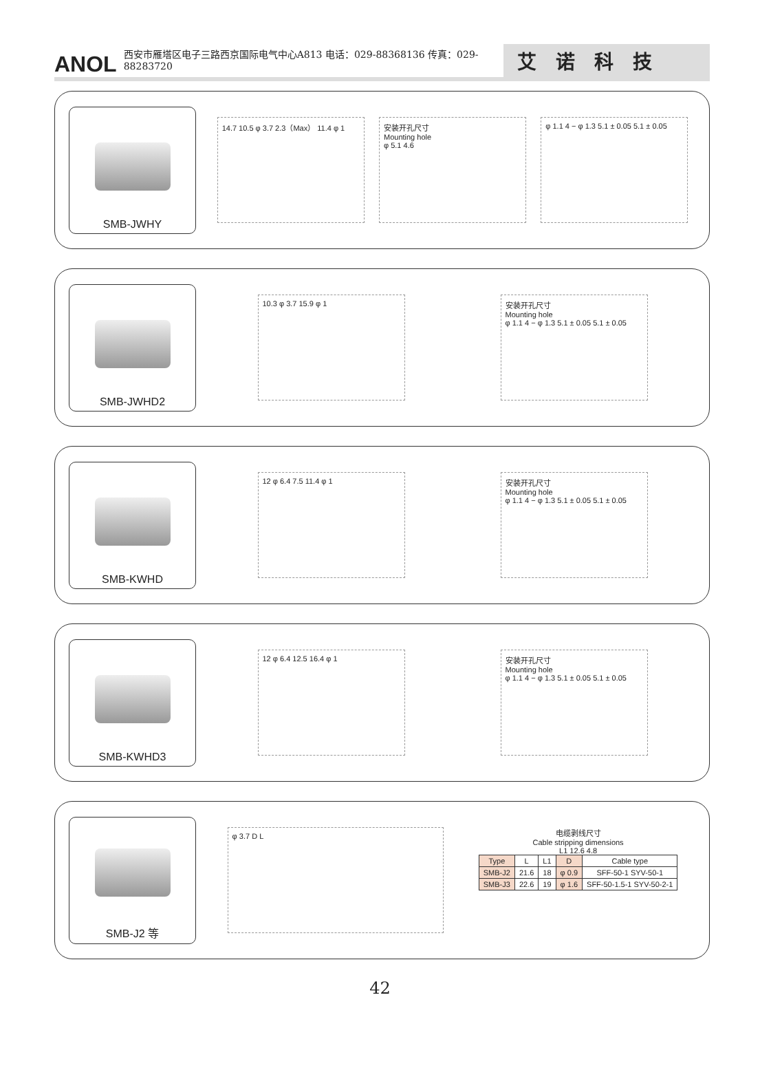ANOL 西安市雁塔区电子三路西京国际电气中心A813 电话：029-88368136 传真：029-88283720 艾诺科技
SMB-JWHY
14.7 10.5 φ 3.7 2.3（Max） 11.4 φ 1
安装开孔尺寸
Mounting hole
φ 5.1 4.6
φ 1.1 4 − φ 1.3 5.1 ± 0.05 5.1 ± 0.05
SMB-JWHD2
10.3 φ 3.7 15.9 φ 1 安装开孔尺寸
Mounting hole
φ 1.1 4 − φ 1.3 5.1 ± 0.05 5.1 ± 0.05
SMB-KWHD
12 φ 6.4 7.5 11.4 φ 1 安装开孔尺寸
Mounting hole
φ 1.1 4 − φ 1.3 5.1 ± 0.05 5.1 ± 0.05
SMB-KWHD3
12 φ 6.4 12.5 16.4 φ 1 安装开孔尺寸
Mounting hole
φ 1.1 4 − φ 1.3 5.1 ± 0.05 5.1 ± 0.05
SMB-J2 等
φ 3.7 D L
电缆剥线尺寸
Cable stripping dimensions
L1 12.6 4.8
| Type | L | L1 | D | Cable type |
| SMB-J2 | 21.6 | 18 | φ 0.9 | SFF-50-1 SYV-50-1 |
| SMB-J3 | 22.6 | 19 | φ 1.6 | SFF-50-1.5-1 SYV-50-2-1 |
42